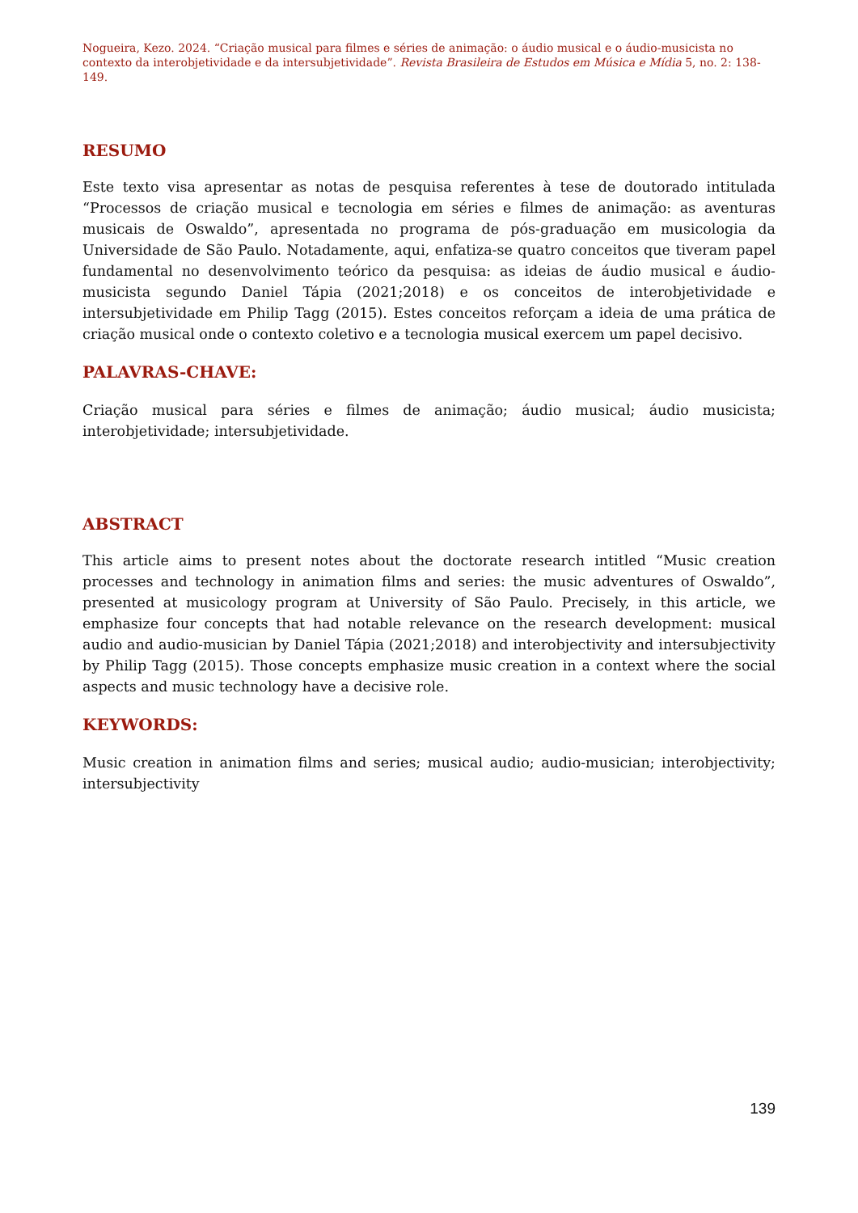Nogueira, Kezo. 2024. “Criação musical para filmes e séries de animação: o áudio musical e o áudio-musicista no contexto da interobjetividade e da intersubjetividade”. Revista Brasileira de Estudos em Música e Mídia 5, no. 2: 138-149.
RESUMO
Este texto visa apresentar as notas de pesquisa referentes à tese de doutorado intitulada “Processos de criação musical e tecnologia em séries e filmes de animação: as aventuras musicais de Oswaldo”, apresentada no programa de pós-graduação em musicologia da Universidade de São Paulo. Notadamente, aqui, enfatiza-se quatro conceitos que tiveram papel fundamental no desenvolvimento teórico da pesquisa: as ideias de áudio musical e áudio-musicista segundo Daniel Tápia (2021;2018) e os conceitos de interobjetividade e intersubjetividade em Philip Tagg (2015). Estes conceitos reforçam a ideia de uma prática de criação musical onde o contexto coletivo e a tecnologia musical exercem um papel decisivo.
PALAVRAS-CHAVE:
Criação musical para séries e filmes de animação; áudio musical; áudio musicista; interobjetividade; intersubjetividade.
ABSTRACT
This article aims to present notes about the doctorate research intitled “Music creation processes and technology in animation films and series: the music adventures of Oswaldo”, presented at musicology program at University of São Paulo. Precisely, in this article, we emphasize four concepts that had notable relevance on the research development: musical audio and audio-musician by Daniel Tápia (2021;2018) and interobjectivity and intersubjectivity by Philip Tagg (2015). Those concepts emphasize music creation in a context where the social aspects and music technology have a decisive role.
KEYWORDS:
Music creation in animation films and series; musical audio; audio-musician; interobjectivity; intersubjectivity
139